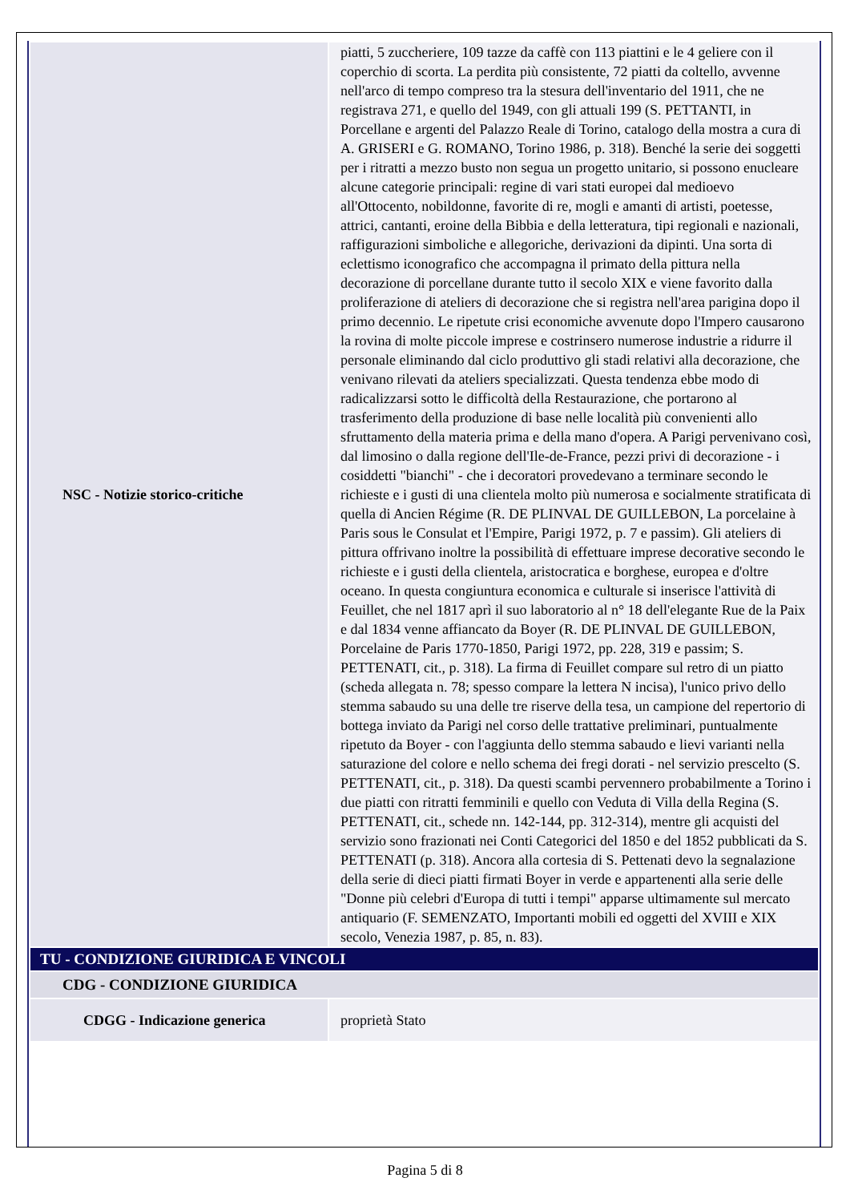| NSC - Notizie storico-critiche | piatti, 5 zuccheriere, 109 tazze da caffè con 113 piattini e le 4 geliere con il coperchio di scorta. La perdita più consistente, 72 piatti da coltello, avvenne nell'arco di tempo compreso tra la stesura dell'inventario del 1911, che ne registrava 271, e quello del 1949, con gli attuali 199 (S. PETTANTI, in Porcellane e argenti del Palazzo Reale di Torino, catalogo della mostra a cura di A. GRISERI e G. ROMANO, Torino 1986, p. 318). Benché la serie dei soggetti per i ritratti a mezzo busto non segua un progetto unitario, si possono enucleare alcune categorie principali: regine di vari stati europei dal medioevo all'Ottocento, nobildonne, favorite di re, mogli e amanti di artisti, poetesse, attrici, cantanti, eroine della Bibbia e della letteratura, tipi regionali e nazionali, raffigurazioni simboliche e allegoriche, derivazioni da dipinti. Una sorta di eclettismo iconografico che accompagna il primato della pittura nella decorazione di porcellane durante tutto il secolo XIX e viene favorito dalla proliferazione di ateliers di decorazione che si registra nell'area parigina dopo il primo decennio. Le ripetute crisi economiche avvenute dopo l'Impero causarono la rovina di molte piccole imprese e costrinsero numerose industrie a ridurre il personale eliminando dal ciclo produttivo gli stadi relativi alla decorazione, che venivano rilevati da ateliers specializzati. Questa tendenza ebbe modo di radicalizzarsi sotto le difficoltà della Restaurazione, che portarono al trasferimento della produzione di base nelle località più convenienti allo sfruttamento della materia prima e della mano d'opera. A Parigi pervenivano così, dal limosino o dalla regione dell'Ile-de-France, pezzi privi di decorazione - i cosiddetti "bianchi" - che i decoratori provedevano a terminare secondo le richieste e i gusti di una clientela molto più numerosa e socialmente stratificata di quella di Ancien Régime (R. DE PLINVAL DE GUILLEBON, La porcelaine à Paris sous le Consulat et l'Empire, Parigi 1972, p. 7 e passim). Gli ateliers di pittura offrivano inoltre la possibilità di effettuare imprese decorative secondo le richieste e i gusti della clientela, aristocratica e borghese, europea e d'oltre oceano. In questa congiuntura economica e culturale si inserisce l'attività di Feuillet, che nel 1817 aprì il suo laboratorio al n° 18 dell'elegante Rue de la Paix e dal 1834 venne affiancato da Boyer (R. DE PLINVAL DE GUILLEBON, Porcelaine de Paris 1770-1850, Parigi 1972, pp. 228, 319 e passim; S. PETTENATI, cit., p. 318). La firma di Feuillet compare sul retro di un piatto (scheda allegata n. 78; spesso compare la lettera N incisa), l'unico privo dello stemma sabaudo su una delle tre riserve della tesa, un campione del repertorio di bottega inviato da Parigi nel corso delle trattative preliminari, puntualmente ripetuto da Boyer - con l'aggiunta dello stemma sabaudo e lievi varianti nella saturazione del colore e nello schema dei fregi dorati - nel servizio prescelto (S. PETTENATI, cit., p. 318). Da questi scambi pervennero probabilmente a Torino i due piatti con ritratti femminili e quello con Veduta di Villa della Regina (S. PETTENATI, cit., schede nn. 142-144, pp. 312-314), mentre gli acquisti del servizio sono frazionati nei Conti Categorici del 1850 e del 1852 pubblicati da S. PETTENATI (p. 318). Ancora alla cortesia di S. Pettenati devo la segnalazione della serie di dieci piatti firmati Boyer in verde e appartenenti alla serie delle "Donne più celebri d'Europa di tutti i tempi" apparse ultimamente sul mercato antiquario (F. SEMENZATO, Importanti mobili ed oggetti del XVIII e XIX secolo, Venezia 1987, p. 85, n. 83). |
| TU - CONDIZIONE GIURIDICA E VINCOLI | |
| CDG - CONDIZIONE GIURIDICA | |
| CDGG - Indicazione generica | proprietà Stato |
Pagina 5 di 8